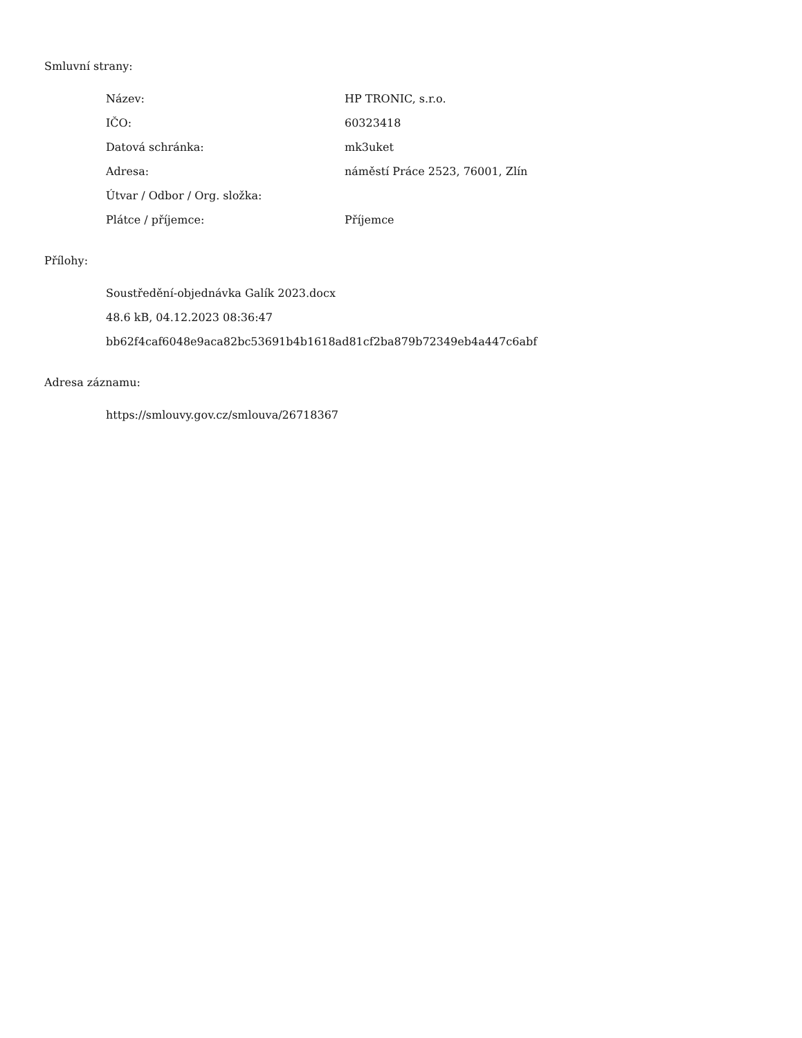Smluvní strany:
| Název: | HP TRONIC, s.r.o. |
| IČO: | 60323418 |
| Datová schránka: | mk3uket |
| Adresa: | náměstí Práce 2523, 76001, Zlín |
| Útvar / Odbor / Org. složka: | |
| Plátce / příjemce: | Příjemce |
Přílohy:
Soustředění-objednávka Galík 2023.docx
48.6 kB, 04.12.2023 08:36:47
bb62f4caf6048e9aca82bc53691b4b1618ad81cf2ba879b72349eb4a447c6abf
Adresa záznamu:
https://smlouvy.gov.cz/smlouva/26718367